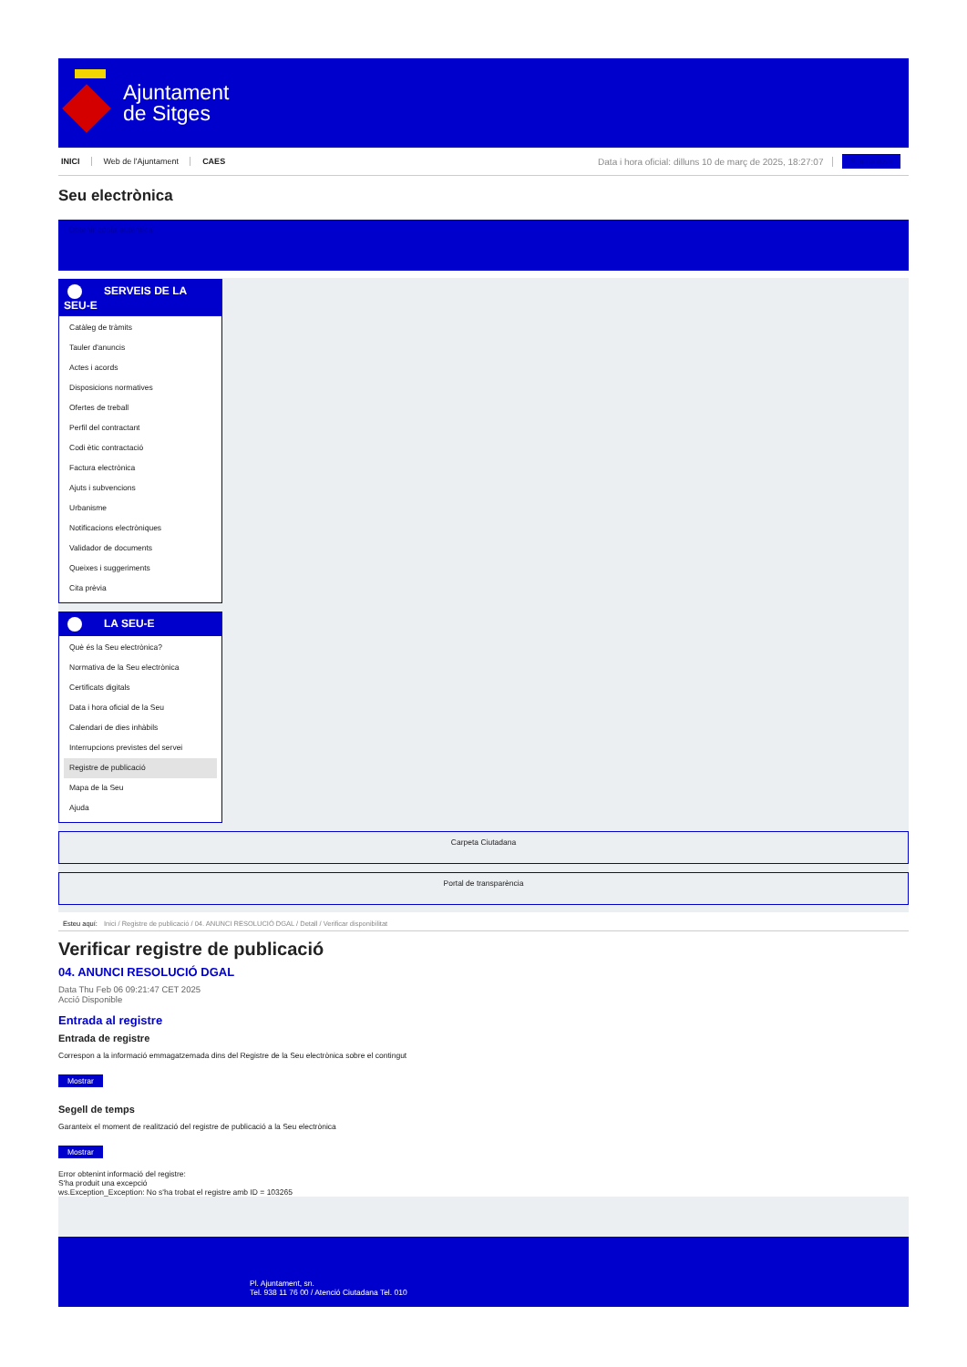Ajuntament
de Sitges
INICI Web de l'Ajuntament CAES Data i hora oficial: dilluns 10 de març de 2025, 18:27:07 Sincronitzar
Seu electrònica
Obtenir còpia autèntica
SERVEIS DE LA
SEU-E
Catàleg de tràmits
Tauler d'anuncis
Actes i acords
Disposicions normatives
Ofertes de treball
Perfil del contractant
Codi ètic contractació
Factura electrònica
Ajuts i subvencions
Urbanisme
Notificacions electròniques
Validador de documents
Queixes i suggeriments
Cita prèvia
LA SEU-E
Què és la Seu electrònica?
Normativa de la Seu electrònica
Certificats digitals
Data i hora oficial de la Seu
Calendari de dies inhàbils
Interrupcions previstes del servei
Registre de publicació
Mapa de la Seu
Ajuda
Carpeta Ciutadana
Portal de transparència
Esteu aquí: Inici / Registre de publicació / 04. ANUNCI RESOLUCIÓ DGAL / Detall / Verificar disponibilitat
Verificar registre de publicació
04. ANUNCI RESOLUCIÓ DGAL
Data Thu Feb 06 09:21:47 CET 2025
Acció Disponible
Entrada al registre
Entrada de registre
Correspon a la informació emmagatzemada dins del Registre de la Seu electrònica sobre el contingut
Mostrar
Segell de temps
Garanteix el moment de realització del registre de publicació a la Seu electrònica
Mostrar
Error obtenint informació del registre:
S'ha produit una excepció
ws.Exception_Exception: No s'ha trobat el registre amb ID = 103265
Pl. Ajuntament, sn.
Tel. 938 11 76 00 / Atenció Ciutadana Tel. 010